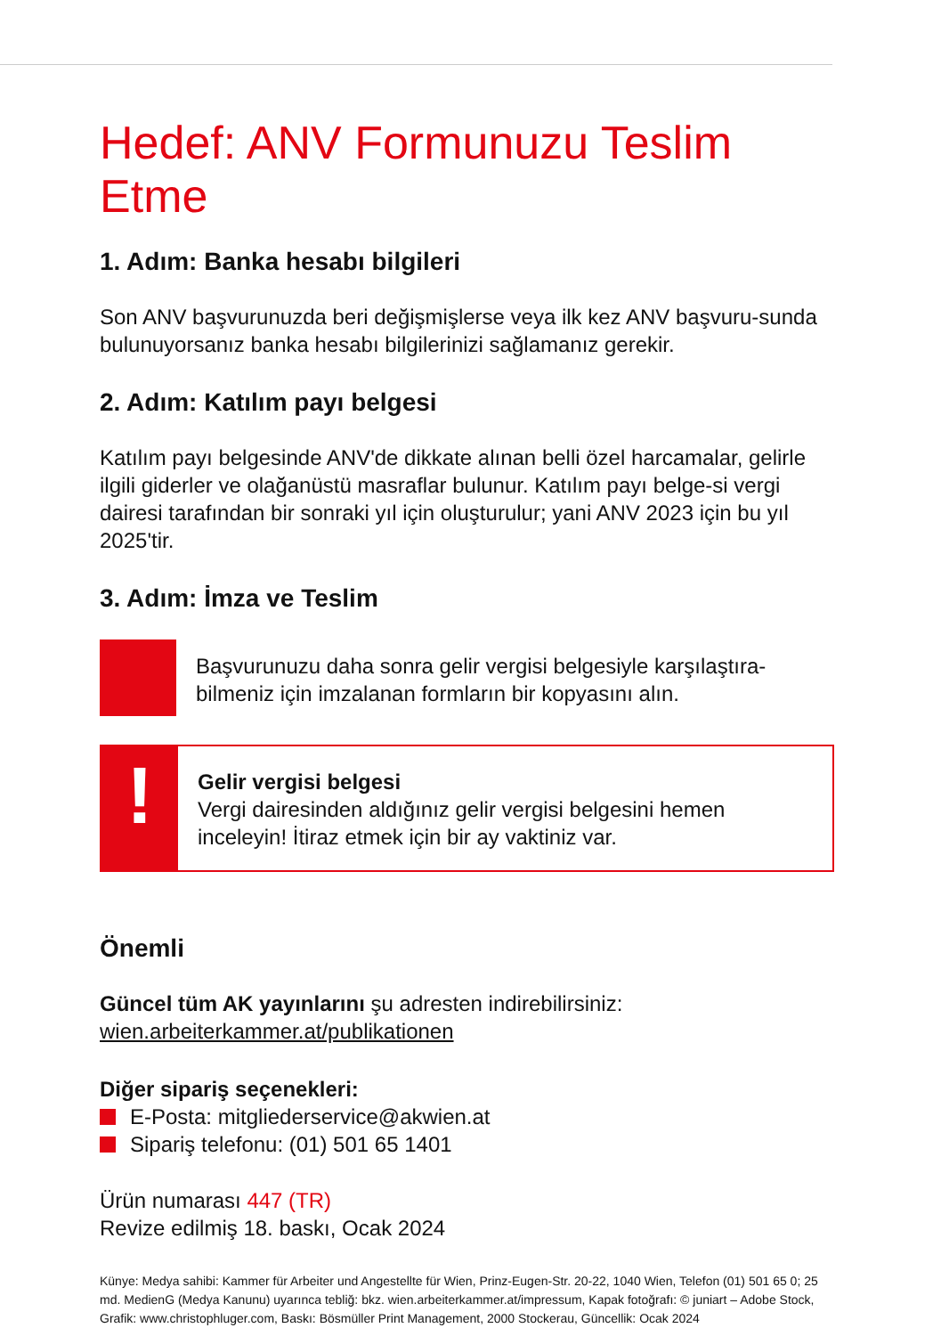Hedef: ANV Formunuzu Teslim Etme
1. Adım: Banka hesabı bilgileri
Son ANV başvurunuzda beri değişmişlerse veya ilk kez ANV başvuru-sunda bulunuyorsanız banka hesabı bilgilerinizi sağlamanız gerekir.
2. Adım: Katılım payı belgesi
Katılım payı belgesinde ANV'de dikkate alınan belli özel harcamalar, gelirle ilgili giderler ve olağanüstü masraflar bulunur. Katılım payı belge-si vergi dairesi tarafından bir sonraki yıl için oluşturulur; yani ANV 2023 için bu yıl 2025'tir.
3. Adım: İmza ve Teslim
Başvurunuzu daha sonra gelir vergisi belgesiyle karşılaştıra-bilmeniz için imzalanan formların bir kopyasını alın.
!
Gelir vergisi belgesi
Vergi dairesinden aldığınız gelir vergisi belgesini hemen inceleyin! İtiraz etmek için bir ay vaktiniz var.
Önemli
Güncel tüm AK yayınlarını şu adresten indirebilirsiniz: wien.arbeiterkammer.at/publikationen
Diğer sipariş seçenekleri:
E-Posta: mitgliederservice@akwien.at
Sipariş telefonu: (01) 501 65 1401
Ürün numarası 447 (TR)
Revize edilmiş 18. baskı, Ocak 2024
Künye: Medya sahibi: Kammer für Arbeiter und Angestellte für Wien, Prinz-Eugen-Str. 20-22, 1040 Wien, Telefon (01) 501 65 0; 25 md. MedienG (Medya Kanunu) uyarınca tebliğ: bkz. wien.arbeiterkammer.at/impressum, Kapak fotoğrafı: © juniart – Adobe Stock, Grafik: www.christophluger.com, Baskı: Bösmüller Print Management, 2000 Stockerau, Güncellik: Ocak 2024